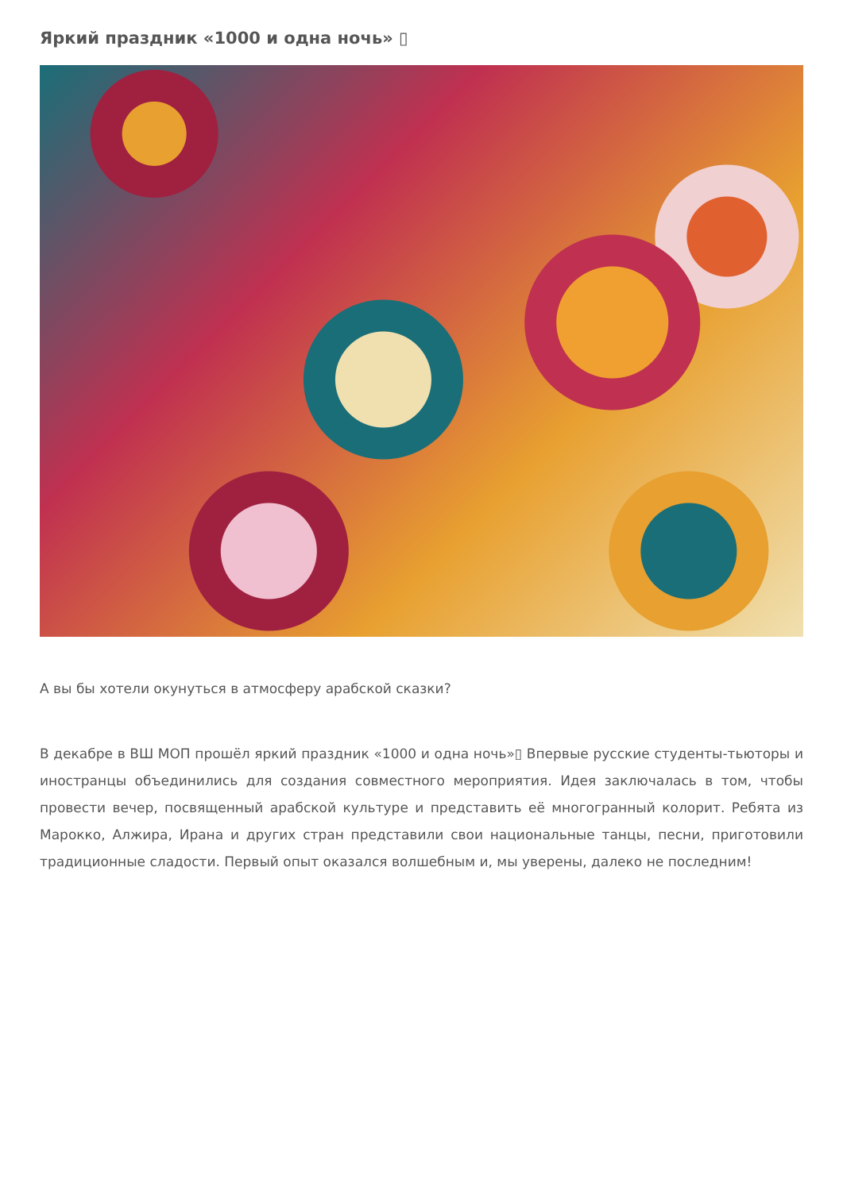Яркий праздник «1000 и одна ночь» ▯
А вы бы хотели окунуться в атмосферу арабской сказки?
В декабре в ВШ МОП прошёл яркий праздник «1000 и одна ночь»▯ Впервые русские студенты-тьюторы и иностранцы объединились для создания совместного мероприятия. Идея заключалась в том, чтобы провести вечер, посвященный арабской культуре и представить её многогранный колорит. Ребята из Марокко, Алжира, Ирана и других стран представили свои национальные танцы, песни, приготовили традиционные сладости. Первый опыт оказался волшебным и, мы уверены, далеко не последним!